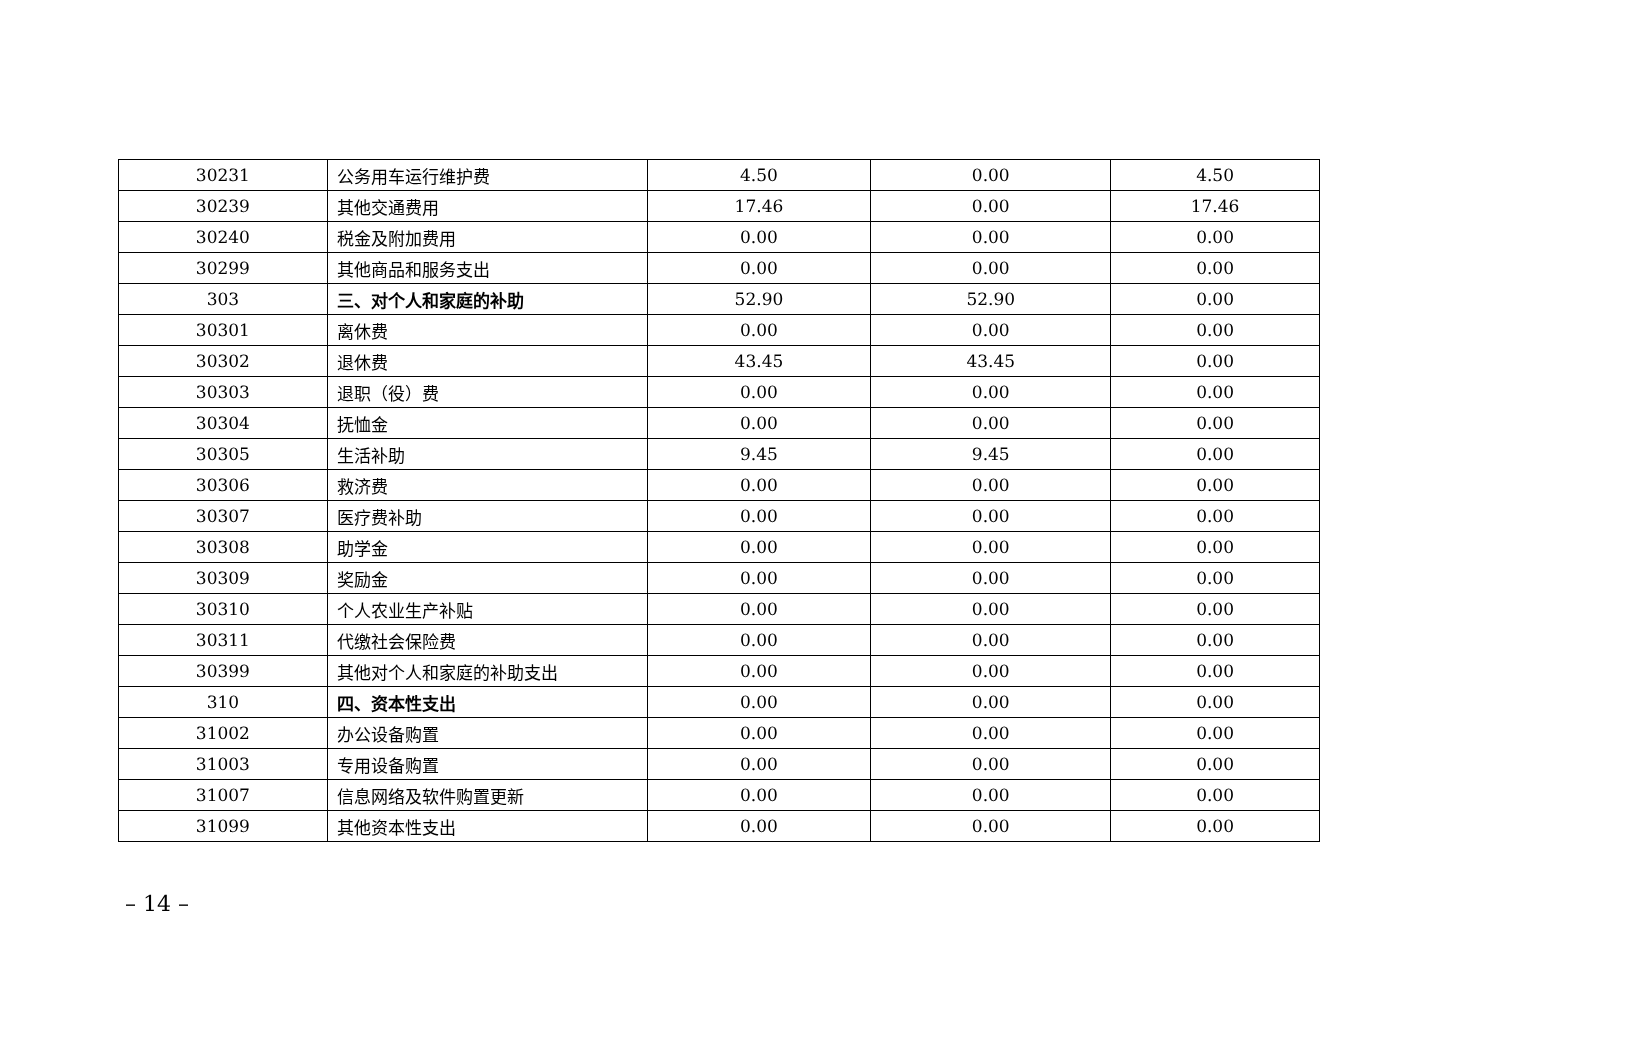| 30231 | 公务用车运行维护费 | 4.50 | 0.00 | 4.50 |
| 30239 | 其他交通费用 | 17.46 | 0.00 | 17.46 |
| 30240 | 税金及附加费用 | 0.00 | 0.00 | 0.00 |
| 30299 | 其他商品和服务支出 | 0.00 | 0.00 | 0.00 |
| 303 | 三、对个人和家庭的补助 | 52.90 | 52.90 | 0.00 |
| 30301 | 离休费 | 0.00 | 0.00 | 0.00 |
| 30302 | 退休费 | 43.45 | 43.45 | 0.00 |
| 30303 | 退职（役）费 | 0.00 | 0.00 | 0.00 |
| 30304 | 抚恤金 | 0.00 | 0.00 | 0.00 |
| 30305 | 生活补助 | 9.45 | 9.45 | 0.00 |
| 30306 | 救济费 | 0.00 | 0.00 | 0.00 |
| 30307 | 医疗费补助 | 0.00 | 0.00 | 0.00 |
| 30308 | 助学金 | 0.00 | 0.00 | 0.00 |
| 30309 | 奖励金 | 0.00 | 0.00 | 0.00 |
| 30310 | 个人农业生产补贴 | 0.00 | 0.00 | 0.00 |
| 30311 | 代缴社会保险费 | 0.00 | 0.00 | 0.00 |
| 30399 | 其他对个人和家庭的补助支出 | 0.00 | 0.00 | 0.00 |
| 310 | 四、资本性支出 | 0.00 | 0.00 | 0.00 |
| 31002 | 办公设备购置 | 0.00 | 0.00 | 0.00 |
| 31003 | 专用设备购置 | 0.00 | 0.00 | 0.00 |
| 31007 | 信息网络及软件购置更新 | 0.00 | 0.00 | 0.00 |
| 31099 | 其他资本性支出 | 0.00 | 0.00 | 0.00 |
– 14 –